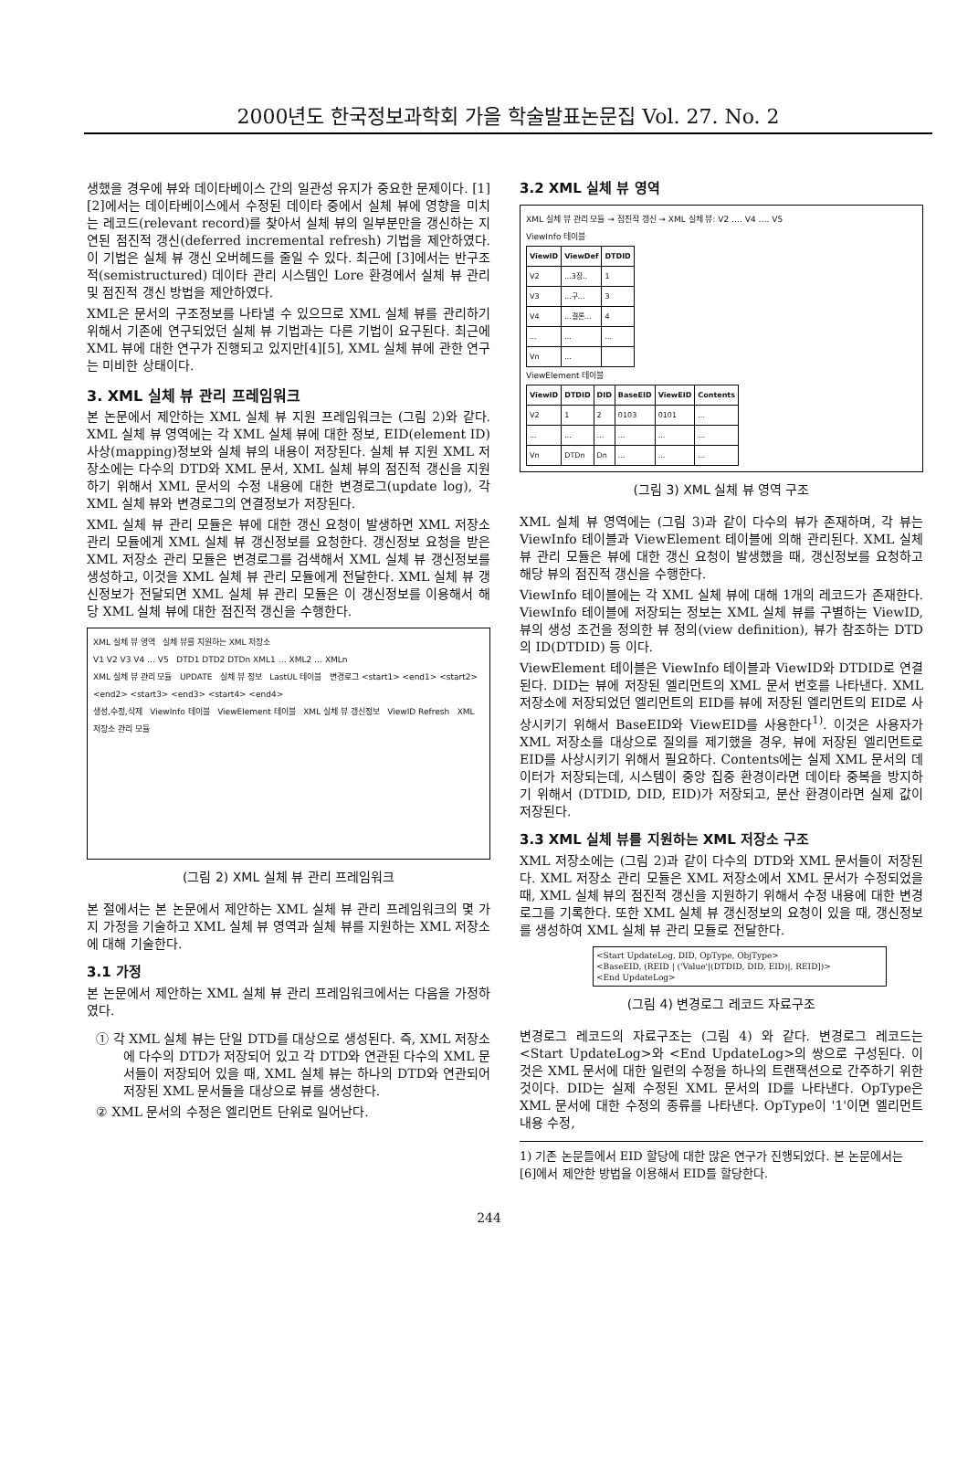2000년도 한국정보과학회 가을 학술발표논문집 Vol. 27. No. 2
생했을 경우에 뷰와 데이타베이스 간의 일관성 유지가 중요한 문제이다. [1][2]에서는 데이타베이스에서 수정된 데이타 중에서 실체 뷰에 영향을 미치는 레코드(relevant record)를 찾아서 실체 뷰의 일부분만을 갱신하는 지연된 점진적 갱신(deferred incremental refresh) 기법을 제안하였다. 이 기법은 실체 뷰 갱신 오버헤드를 줄일 수 있다. 최근에 [3]에서는 반구조적(semistructured) 데이타 관리 시스템인 Lore 환경에서 실체 뷰 관리 및 점진적 갱신 방법을 제안하였다.
XML은 문서의 구조정보를 나타낼 수 있으므로 XML 실체 뷰를 관리하기 위해서 기존에 연구되었던 실체 뷰 기법과는 다른 기법이 요구된다. 최근에 XML 뷰에 대한 연구가 진행되고 있지만[4][5], XML 실체 뷰에 관한 연구는 미비한 상태이다.
3. XML 실체 뷰 관리 프레임워크
본 논문에서 제안하는 XML 실체 뷰 지원 프레임워크는 (그림 2)와 같다. XML 실체 뷰 영역에는 각 XML 실체 뷰에 대한 정보, EID(element ID) 사상(mapping)정보와 실체 뷰의 내용이 저장된다. 실체 뷰 지원 XML 저장소에는 다수의 DTD와 XML 문서, XML 실체 뷰의 점진적 갱신을 지원하기 위해서 XML 문서의 수정 내용에 대한 변경로그(update log), 각 XML 실체 뷰와 변경로그의 연결정보가 저장된다.
XML 실체 뷰 관리 모듈은 뷰에 대한 갱신 요청이 발생하면 XML 저장소 관리 모듈에게 XML 실체 뷰 갱신정보를 요청한다. 갱신정보 요청을 받은 XML 저장소 관리 모듈은 변경로그를 검색해서 XML 실체 뷰 갱신정보를 생성하고, 이것을 XML 실체 뷰 관리 모듈에게 전달한다. XML 실체 뷰 갱신정보가 전달되면 XML 실체 뷰 관리 모듈은 이 갱신정보를 이용해서 해당 XML 실체 뷰에 대한 점진적 갱신을 수행한다.
XML 실체 뷰 영역 실체 뷰를 지원하는 XML 저장소
V1 V2 V3 V4 … V5 DTD1 DTD2 DTDn XML1 … XML2 … XMLn
XML 실체 뷰 관리 모듈 UPDATE 실체 뷰 정보 LastUL 테이블 변경로그 <start1> <end1> <start2> <end2> <start3> <end3> <start4> <end4>
생성,수정,삭제 ViewInfo 테이블 ViewElement 테이블 XML 실체 뷰 갱신정보 ViewID Refresh XML 저장소 관리 모듈
(그림 2) XML 실체 뷰 관리 프레임워크
본 절에서는 본 논문에서 제안하는 XML 실체 뷰 관리 프레임워크의 몇 가지 가정을 기술하고 XML 실체 뷰 영역과 실체 뷰를 지원하는 XML 저장소에 대해 기술한다.
3.1 가정
본 논문에서 제안하는 XML 실체 뷰 관리 프레임워크에서는 다음을 가정하였다.
① 각 XML 실체 뷰는 단일 DTD를 대상으로 생성된다. 즉, XML 저장소에 다수의 DTD가 저장되어 있고 각 DTD와 연관된 다수의 XML 문서들이 저장되어 있을 때, XML 실체 뷰는 하나의 DTD와 연관되어 저장된 XML 문서들을 대상으로 뷰를 생성한다.
② XML 문서의 수정은 엘리먼트 단위로 일어난다.
3.2 XML 실체 뷰 영역
XML 실체 뷰 관리 모듈 → 점진적 갱신 → XML 실체 뷰: V2 …. V4 …. V5
ViewInfo 테이블
| ViewID | ViewDef | DTDID |
| --- | --- | --- |
| V2 | ...3장.. | 1 |
| V3 | ...구... | 3 |
| V4 | ...결론... | 4 |
| ... | ... | ... |
| Vn | ... | |
ViewElement 테이블
| ViewID | DTDID | DID | BaseEID | ViewEID | Contents |
| --- | --- | --- | --- | --- | --- |
| V2 | 1 | 2 | 0103 | 0101 | ... |
| ... | ... | ... | ... | ... | ... |
| Vn | DTDn | Dn | ... | ... | ... |
(그림 3) XML 실체 뷰 영역 구조
XML 실체 뷰 영역에는 (그림 3)과 같이 다수의 뷰가 존재하며, 각 뷰는 ViewInfo 테이블과 ViewElement 테이블에 의해 관리된다. XML 실체 뷰 관리 모듈은 뷰에 대한 갱신 요청이 발생했을 때, 갱신정보를 요청하고 해당 뷰의 점진적 갱신을 수행한다.
ViewInfo 테이블에는 각 XML 실체 뷰에 대해 1개의 레코드가 존재한다. ViewInfo 테이블에 저장되는 정보는 XML 실체 뷰를 구별하는 ViewID, 뷰의 생성 조건을 정의한 뷰 정의(view definition), 뷰가 참조하는 DTD의 ID(DTDID) 등 이다.
ViewElement 테이블은 ViewInfo 테이블과 ViewID와 DTDID로 연결된다. DID는 뷰에 저장된 엘리먼트의 XML 문서 번호를 나타낸다. XML 저장소에 저장되었던 엘리먼트의 EID를 뷰에 저장된 엘리먼트의 EID로 사상시키기 위해서 BaseEID와 ViewEID를 사용한다<sup>1)</sup>. 이것은 사용자가 XML 저장소를 대상으로 질의를 제기했을 경우, 뷰에 저장된 엘리먼트로 EID를 사상시키기 위해서 필요하다. Contents에는 실제 XML 문서의 데이터가 저장되는데, 시스템이 중앙 집중 환경이라면 데이타 중복을 방지하기 위해서 (DTDID, DID, EID)가 저장되고, 분산 환경이라면 실제 값이 저장된다.
3.3 XML 실체 뷰를 지원하는 XML 저장소 구조
XML 저장소에는 (그림 2)과 같이 다수의 DTD와 XML 문서들이 저장된다. XML 저장소 관리 모듈은 XML 저장소에서 XML 문서가 수정되었을 때, XML 실체 뷰의 점진적 갱신을 지원하기 위해서 수정 내용에 대한 변경로그를 기록한다. 또한 XML 실체 뷰 갱신정보의 요청이 있을 때, 갱신정보를 생성하여 XML 실체 뷰 관리 모듈로 전달한다.
<Start UpdateLog, DID, OpType, ObjType>
<BaseEID, (REID | ('Value'|(DTDID, DID, EID)|, REID])>
<End UpdateLog>
(그림 4) 변경로그 레코드 자료구조
변경로그 레코드의 자료구조는 (그림 4) 와 같다. 변경로그 레코드는 <Start UpdateLog>와 <End UpdateLog>의 쌍으로 구성된다. 이것은 XML 문서에 대한 일련의 수정을 하나의 트랜잭션으로 간주하기 위한 것이다. DID는 실제 수정된 XML 문서의 ID를 나타낸다. OpType은 XML 문서에 대한 수정의 종류를 나타낸다. OpType이 '1'이면 엘리먼트 내용 수정,
1) 기존 논문들에서 EID 할당에 대한 많은 연구가 진행되었다. 본 논문에서는 [6]에서 제안한 방법을 이용해서 EID를 할당한다.
244